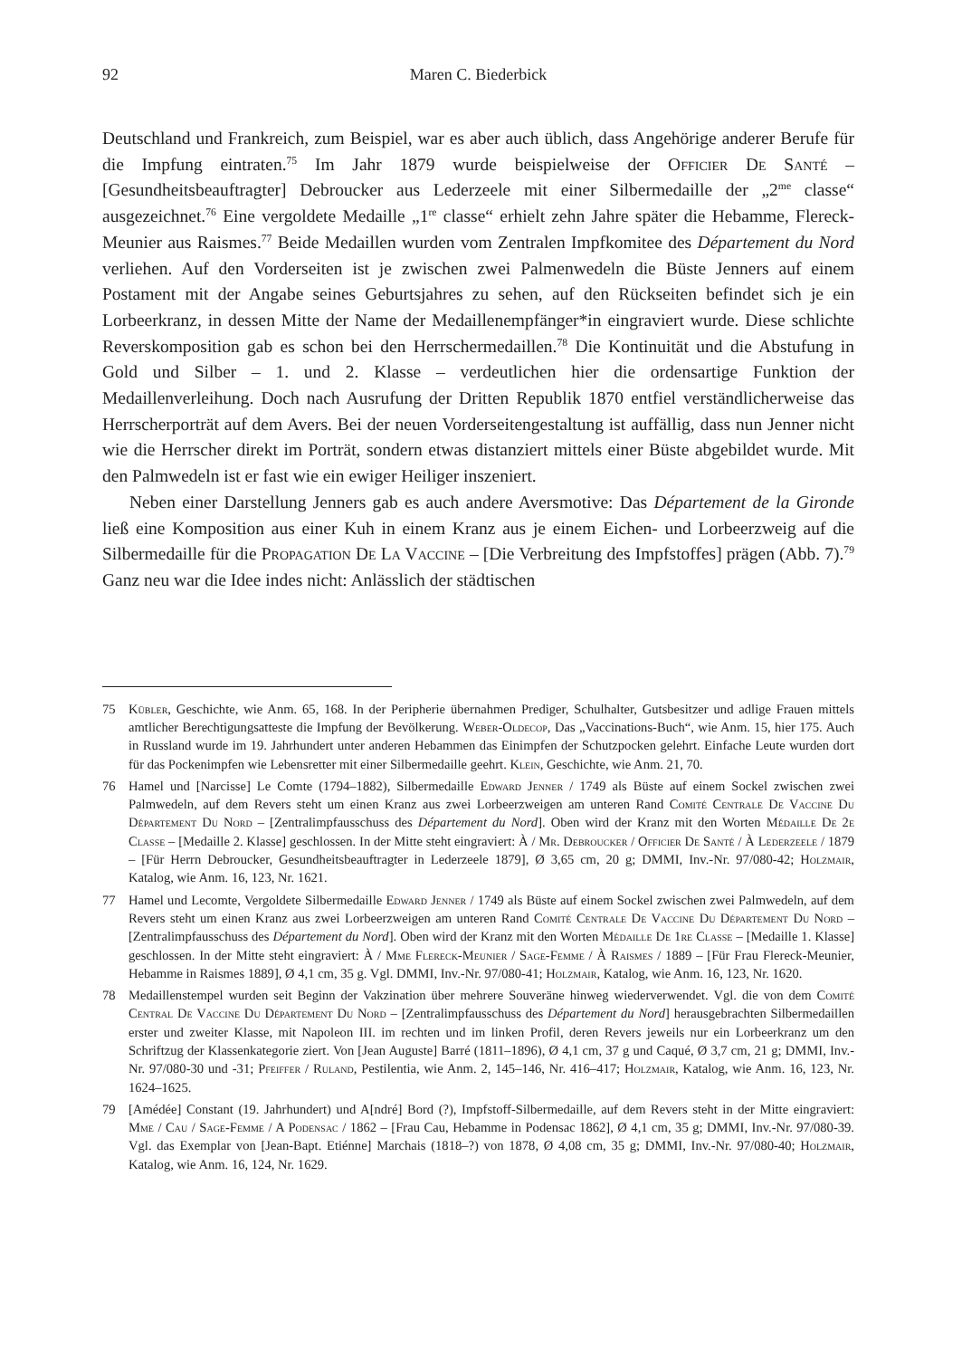92 Maren C. Biederbick
Deutschland und Frankreich, zum Beispiel, war es aber auch üblich, dass Angehörige anderer Berufe für die Impfung eintraten.<sup>75</sup> Im Jahr 1879 wurde beispielweise der Officier De Santé – [Gesundheitsbeauftragter] Debroucker aus Lederzeele mit einer Silbermedaille der „2<sup>me</sup> classe“ ausgezeichnet.<sup>76</sup> Eine vergoldete Medaille „1<sup>re</sup> classe“ erhielt zehn Jahre später die Hebamme, Flereck-Meunier aus Raismes.<sup>77</sup> Beide Medaillen wurden vom Zentralen Impfkomitee des Département du Nord verliehen. Auf den Vorderseiten ist je zwischen zwei Palmenwedeln die Büste Jenners auf einem Postament mit der Angabe seines Geburtsjahres zu sehen, auf den Rückseiten befindet sich je ein Lorbeerkranz, in dessen Mitte der Name der Medaillenempfänger*in eingraviert wurde. Diese schlichte Reverskomposition gab es schon bei den Herrschermedaillen.<sup>78</sup> Die Kontinuität und die Abstufung in Gold und Silber – 1. und 2. Klasse – verdeutlichen hier die ordensartige Funktion der Medaillenverleihung. Doch nach Ausrufung der Dritten Republik 1870 entfiel verständlicherweise das Herrscherporträt auf dem Avers. Bei der neuen Vorderseitengestaltung ist auffällig, dass nun Jenner nicht wie die Herrscher direkt im Porträt, sondern etwas distanziert mittels einer Büste abgebildet wurde. Mit den Palmwedeln ist er fast wie ein ewiger Heiliger inszeniert.
Neben einer Darstellung Jenners gab es auch andere Aversmotive: Das Département de la Gironde ließ eine Komposition aus einer Kuh in einem Kranz aus je einem Eichen- und Lorbeerzweig auf die Silbermedaille für die Propagation De La Vaccine – [Die Verbreitung des Impfstoffes] prägen (Abb. 7).<sup>79</sup> Ganz neu war die Idee indes nicht: Anlässlich der städtischen
75 Kübler, Geschichte, wie Anm. 65, 168. In der Peripherie übernahmen Prediger, Schulhalter, Gutsbesitzer und adlige Frauen mittels amtlicher Berechtigungsatteste die Impfung der Bevölkerung. Weber-Oldecop, Das „Vaccinations-Buch“, wie Anm. 15, hier 175. Auch in Russland wurde im 19. Jahrhundert unter anderen Hebammen das Einimpfen der Schutzpocken gelehrt. Einfache Leute wurden dort für das Pockenimpfen wie Lebensretter mit einer Silbermedaille geehrt. Klein, Geschichte, wie Anm. 21, 70.
76 Hamel und [Narcisse] Le Comte (1794–1882), Silbermedaille Edward Jenner / 1749 als Büste auf einem Sockel zwischen zwei Palmwedeln, auf dem Revers steht um einen Kranz aus zwei Lorbeerzweigen am unteren Rand Comité Centrale De Vaccine Du Département Du Nord – [Zentralimpfausschuss des Département du Nord]. Oben wird der Kranz mit den Worten Médaille De 2e Classe – [Medaille 2. Klasse] geschlossen. In der Mitte steht eingraviert: À / Mr. Debroucker / Officier De Santé / À Lederzeele / 1879 – [Für Herrn Debroucker, Gesundheitsbeauftragter in Lederzeele 1879], Ø 3,65 cm, 20 g; DMMI, Inv.-Nr. 97/080-42; Holzmair, Katalog, wie Anm. 16, 123, Nr. 1621.
77 Hamel und Lecomte, Vergoldete Silbermedaille Edward Jenner / 1749 als Büste auf einem Sockel zwischen zwei Palmwedeln, auf dem Revers steht um einen Kranz aus zwei Lorbeerzweigen am unteren Rand Comité Centrale De Vaccine Du Département Du Nord – [Zentralimpfausschuss des Département du Nord]. Oben wird der Kranz mit den Worten Médaille De 1re Classe – [Medaille 1. Klasse] geschlossen. In der Mitte steht eingraviert: À / Mme Flereck-Meunier / Sage-Femme / À Raismes / 1889 – [Für Frau Flereck-Meunier, Hebamme in Raismes 1889], Ø 4,1 cm, 35 g. Vgl. DMMI, Inv.-Nr. 97/080-41; Holzmair, Katalog, wie Anm. 16, 123, Nr. 1620.
78 Medaillenstempel wurden seit Beginn der Vakzination über mehrere Souveräne hinweg wiederverwendet. Vgl. die von dem Comité Central De Vaccine Du Département Du Nord – [Zentralimpfausschuss des Département du Nord] herausgebrachten Silbermedaillen erster und zweiter Klasse, mit Napoleon III. im rechten und im linken Profil, deren Revers jeweils nur ein Lorbeerkranz um den Schriftzug der Klassenkategorie ziert. Von [Jean Auguste] Barré (1811–1896), Ø 4,1 cm, 37 g und Caqué, Ø 3,7 cm, 21 g; DMMI, Inv.-Nr. 97/080-30 und -31; Pfeiffer / Ruland, Pestilentia, wie Anm. 2, 145–146, Nr. 416–417; Holzmair, Katalog, wie Anm. 16, 123, Nr. 1624–1625.
79 [Amédée] Constant (19. Jahrhundert) und A[ndré] Bord (?), Impfstoff-Silbermedaille, auf dem Revers steht in der Mitte eingraviert: Mme / Cau / Sage-Femme / A Podensac / 1862 – [Frau Cau, Hebamme in Podensac 1862], Ø 4,1 cm, 35 g; DMMI, Inv.-Nr. 97/080-39. Vgl. das Exemplar von [Jean-Bapt. Etiénne] Marchais (1818–?) von 1878, Ø 4,08 cm, 35 g; DMMI, Inv.-Nr. 97/080-40; Holzmair, Katalog, wie Anm. 16, 124, Nr. 1629.